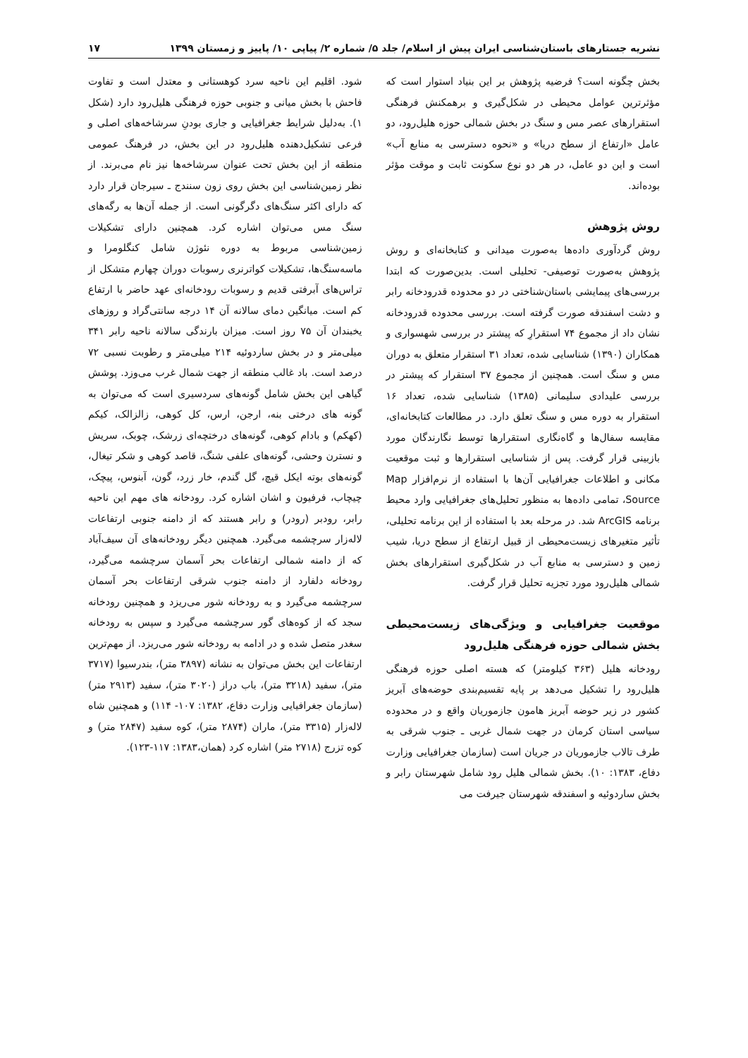نشریه جستارهای باستان‌شناسی ایران پیش از اسلام/ جلد ۵/ شماره ۲/ پیاپی ۱۰/ پاییز و زمستان ۱۳۹۹ ۱۷
بخش چگونه است؟ فرضیه پژوهش بر این بنیاد استوار است که مؤثرترین عوامل محیطی در شکل‌گیری و برهمکنش فرهنگی استقرارهای عصر مس و سنگ در بخش شمالی حوزه هلیل‌رود، دو عامل «ارتفاع از سطح دریا» و «نحوه دسترسی به منابع آب» است و این دو عامل، در هر دو نوع سکونت ثابت و موقت مؤثر بوده‌اند.
روش پژوهش
روش گردآوری داده‌ها به‌صورت میدانی و کتابخانه‌ای و روش پژوهش به‌صورت توصیفی- تحلیلی است. بدین‌صورت که ابتدا بررسی‌های پیمایشی باستان‌شناختی در دو محدوده قدرودخانه رابر و دشت اسفندقه صورت گرفته است. بررسی محدوده قدرودخانه نشان داد از مجموع ۷۴ استقرارِ که پیشتر در بررسی شهسواری و همکاران (۱۳۹۰) شناسایی شده، تعداد ۳۱ استقرار متعلق به دوران مس و سنگ است. همچنین از مجموع ۳۷ استقرار که پیشتر در بررسی علیدادی سلیمانی (۱۳۸۵) شناسایی شده، تعداد ۱۶ استقرار به دوره مس و سنگ تعلق دارد. در مطالعات کتابخانه‌ای، مقایسه سفال‌ها و گاه‌نگاری استقرارها توسط نگارندگان مورد بازبینی قرار گرفت. پس از شناسایی استقرارها و ثبت موقعیت مکانی و اطلاعات جغرافیایی آن‌ها با استفاده از نرم‌افزار Map Source، تمامی داده‌ها به منظور تحلیل‌های جغرافیایی وارد محیط برنامه ArcGIS شد. در مرحله بعد با استفاده از این برنامه تحلیلی، تأثیر متغیرهای زیست‌محیطی از قبیل ارتفاع از سطح دریا، شیب زمین و دسترسی به منابع آب در شکل‌گیری استقرارهای بخش شمالی هلیل‌رود مورد تجزیه تحلیل قرار گرفت.
موقعیت جغرافیایی و ویژگی‌های زیست‌محیطی بخش شمالی حوزه فرهنگی هلیل‌رود
رودخانه هلیل (۳۶۳ کیلومتر) که هسته اصلی حوزه فرهنگی هلیل‌رود را تشکیل می‌دهد بر پایه تقسیم‌بندی حوضه‌های آبریز کشور در زیر حوضه آبریز هامون جازموریان واقع و در محدوده سیاسی استان کرمان در جهت شمال غربی ـ جنوب شرقی به طرف تالاب جازموریان در جریان است (سازمان جغرافیایی وزارت دفاع، ۱۳۸۳: ۱۰). بخش شمالی هلیل رود شامل شهرستان رابر و بخش ساردوئیه و اسفندقه شهرستان جیرفت می
شود. اقلیم این ناحیه سرد کوهستانی و معتدل است و تفاوت فاحش با بخش میانی و جنوبی حوزه فرهنگی هلیل‌رود دارد (شکل ۱). به‌دلیل شرایط جغرافیایی و جاری بودنِ سرشاخه‌های اصلی و فرعی تشکیل‌دهنده هلیل‌رود در این بخش، در فرهنگ عمومی منطقه از این بخش تحت عنوان سرشاخه‌ها نیز نام می‌برند. از نظر زمین‌شناسی این بخش روی زون سنندج ـ سیرجان قرار دارد که دارای اکثر سنگ‌های دگرگونی است. از جمله آن‌ها به رگه‌های سنگ مس می‌توان اشاره کرد. همچنین دارای تشکیلات زمین‌شناسی مربوط به دوره نئوژن شامل کنگلومرا و ماسه‌سنگ‌ها، تشکیلات کواترنری رسوبات دوران چهارم متشکل از تراس‌های آبرفتی قدیم و رسوبات رودخانه‌ای عهد حاضر با ارتفاع کم است. میانگین دمای سالانه آن ۱۴ درجه سانتی‌گراد و روزهای یخبندان آن ۷۵ روز است. میزان بارندگی سالانه ناحیه رابر ۳۴۱ میلی‌متر و در بخش ساردوئیه ۲۱۴ میلی‌متر و رطوبت نسبی ۷۲ درصد است. باد غالب منطقه از جهت شمال غرب می‌وزد. پوشش گیاهی این بخش شامل گونه‌های سردسیری است که می‌توان به گونه های درختی بنه، ارجن، ارس، کل کوهی، زالزالک، کیکم (کهکم) و بادام کوهی، گونه‌های درختچه‌ای زرشک، چوبک، سریش و نسترن وحشی، گونه‌های علفی شنگ، قاصد کوهی و شکر تیغال، گونه‌های بوته ایکل قیچ، گل گندم، خار زرد، گون، آبنوس، پیچک، چیچاب، فرفیون و اشان اشاره کرد. رودخانه های مهم این ناحیه رابر، رودبر (رودر) و رابر هستند که از دامنه جنوبی ارتفاعات لاله‌زار سرچشمه می‌گیرد. همچنین دیگر رودخانه‌های آن سیف‌آباد که از دامنه شمالی ارتفاعات بحر آسمان سرچشمه می‌گیرد، رودخانه دلفارد از دامنه جنوب شرقی ارتفاعات بحر آسمان سرچشمه می‌گیرد و به رودخانه شور می‌ریزد و همچنین رودخانه سجد که از کوه‌های گور سرچشمه می‌گیرد و سپس به رودخانه سغدر متصل شده و در ادامه به رودخانه شور می‌ریزد. از مهم‌ترین ارتفاعات این بخش می‌توان به نشانه (۳۸۹۷ متر)، بندرسیوا (۳۷۱۷ متر)، سفید (۳۲۱۸ متر)، باب دراز (۳۰۲۰ متر)، سفید (۲۹۱۳ متر) (سازمان جغرافیایی وزارت دفاع، ۱۳۸۲: ۱۰۷- ۱۱۴) و همچنین شاه لاله‌زار (۳۳۱۵ متر)، ماران (۲۸۷۴ متر)، کوه سفید (۲۸۴۷ متر) و کوه تزرج (۲۷۱۸ متر) اشاره کرد (همان،۱۳۸۳: ۱۱۷-۱۲۳).